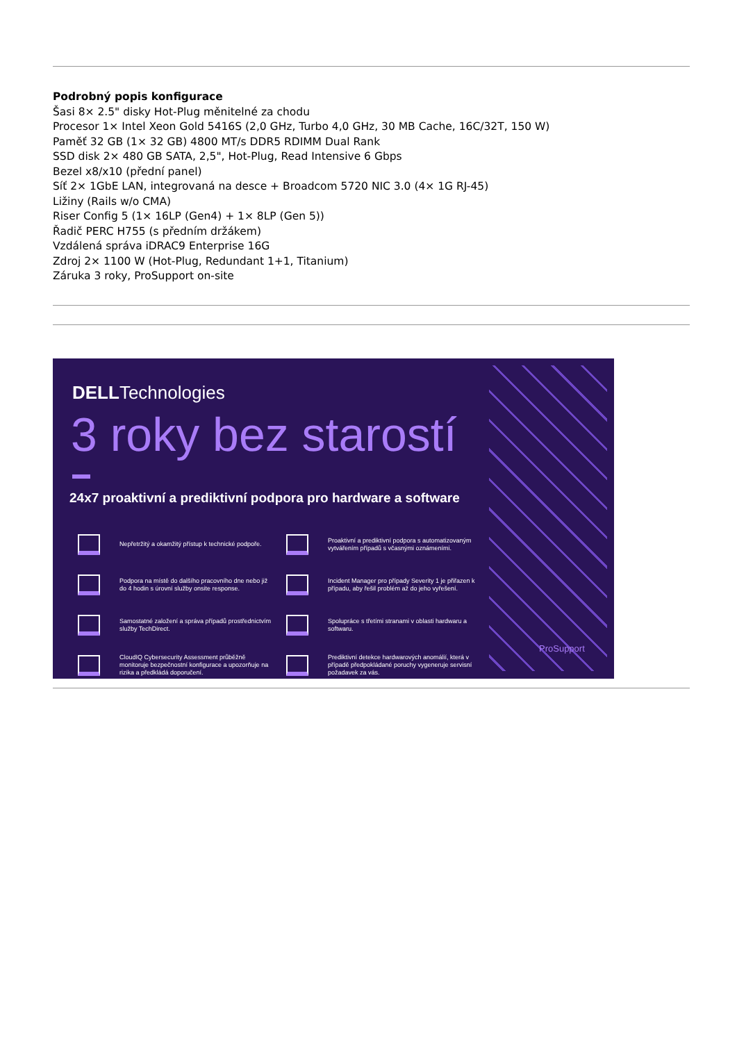Podrobný popis konfigurace
Šasi 8× 2.5" disky Hot-Plug měnitelné za chodu
Procesor 1× Intel Xeon Gold 5416S (2,0 GHz, Turbo 4,0 GHz, 30 MB Cache, 16C/32T, 150 W)
Paměť 32 GB (1× 32 GB) 4800 MT/s DDR5 RDIMM Dual Rank
SSD disk 2× 480 GB SATA, 2,5", Hot-Plug, Read Intensive 6 Gbps
Bezel x8/x10 (přední panel)
Síť 2× 1GbE LAN, integrovaná na desce + Broadcom 5720 NIC 3.0 (4× 1G RJ-45)
Ližiny (Rails w/o CMA)
Riser Config 5 (1× 16LP (Gen4) + 1× 8LP (Gen 5))
Řadič PERC H755 (s předním držákem)
Vzdálená správa iDRAC9 Enterprise 16G
Zdroj 2× 1100 W (Hot-Plug, Redundant 1+1, Titanium)
Záruka 3 roky, ProSupport on-site
DELLTechnologies
3 roky bez starostí
24x7 proaktivní a prediktivní podpora pro hardware a software
Nepřetržitý a okamžitý přístup k technické podpoře.
Proaktivní a prediktivní podpora s automatizovaným vytvářením případů s včasnými oznámeními.
Podpora na místě do dalšího pracovního dne nebo již do 4 hodin s úrovní služby onsite response.
Incident Manager pro případy Severity 1 je přiřazen k případu, aby řešil problém až do jeho vyřešení.
Samostatné založení a správa případů prostřednictvím služby TechDirect.
Spolupráce s třetími stranami v oblasti hardwaru a softwaru.
CloudIQ Cybersecurity Assessment průběžně monitoruje bezpečnostní konfigurace a upozorňuje na rizika a předkládá doporučení.
Prediktivní detekce hardwarových anomálií, která v případě předpokládané poruchy vygeneruje servisní požadavek za vás.
ProSupport